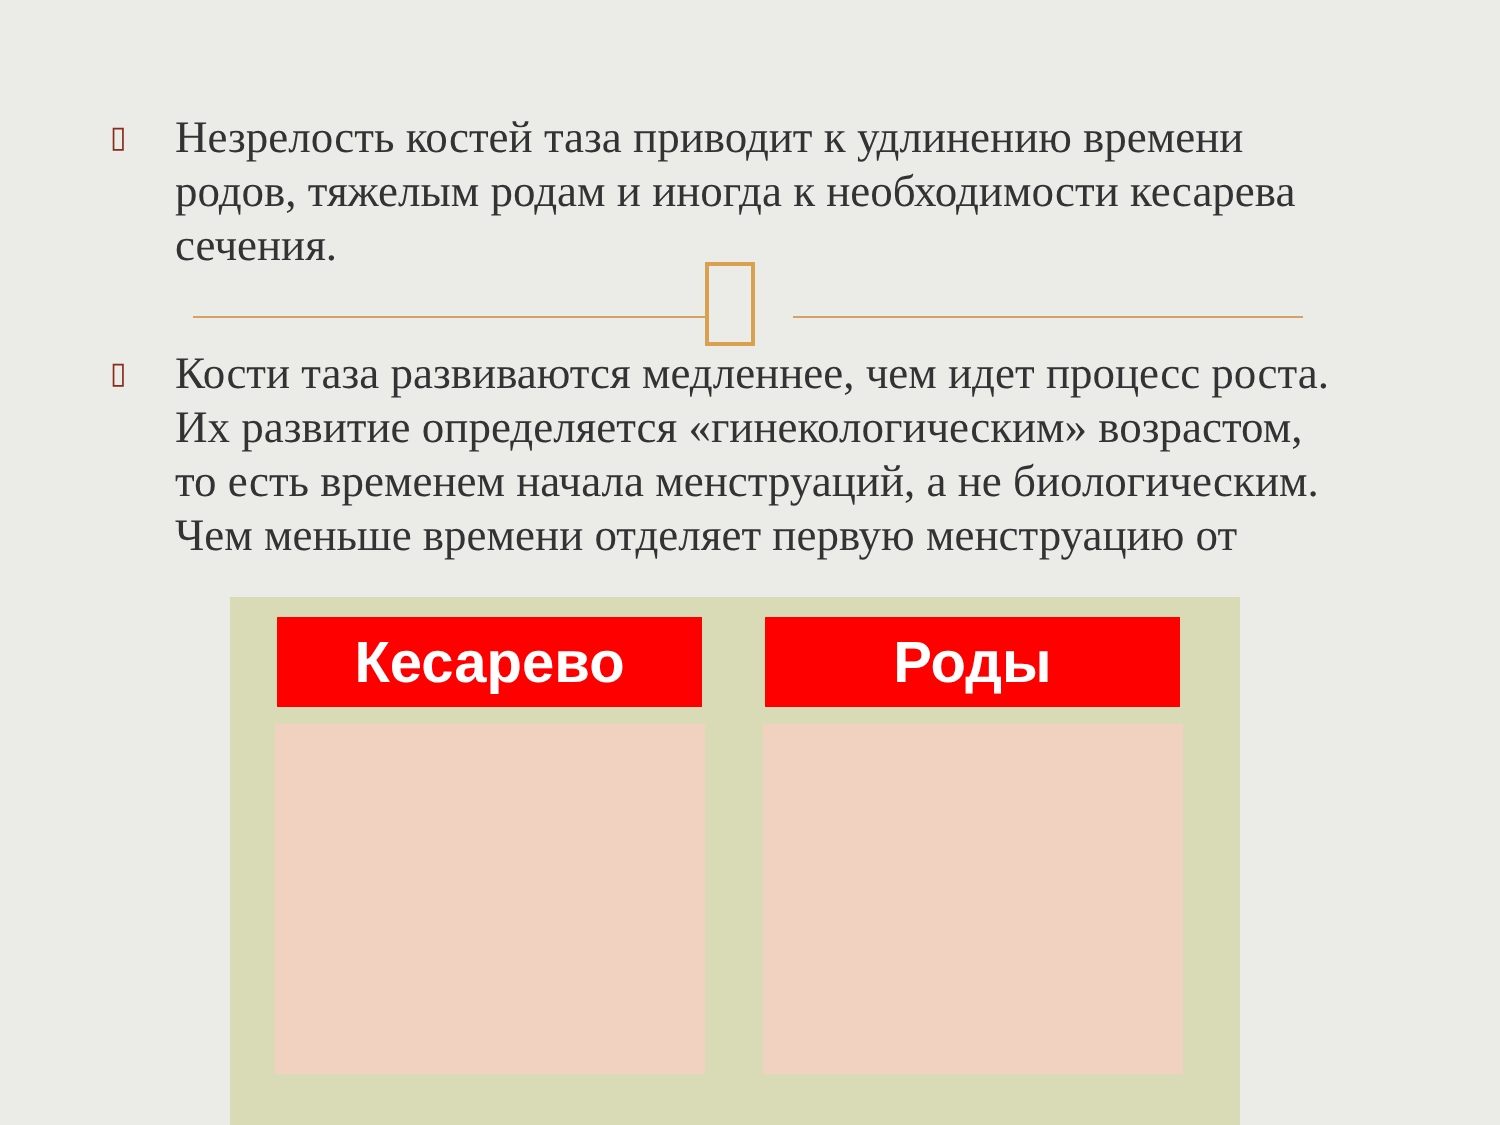▯ Незрелость костей таза приводит к удлинению времени родов, тяжелым родам и иногда к необходимости кесарева сечения.
▯ Кости таза развиваются медленнее, чем идет процесс роста. Их развитие определяется «гинекологическим» возрастом, то есть временем начала менструаций, а не биологическим. Чем меньше времени отделяет первую менструацию от
Кесарево Роды